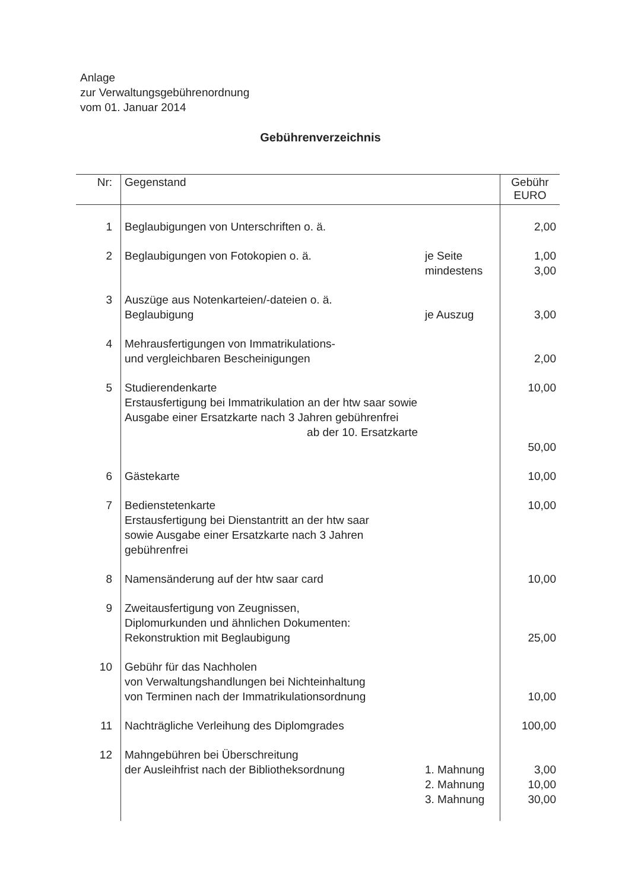Anlage
zur Verwaltungsgebührenordnung
vom 01. Januar 2014
Gebührenverzeichnis
| Nr: | Gegenstand | | Gebühr EURO |
| --- | --- | --- | --- |
| 1 | Beglaubigungen von Unterschriften o. ä. | | 2,00 |
| 2 | Beglaubigungen von Fotokopien o. ä. | je Seite mindestens | 1,00 3,00 |
| 3 | Auszüge aus Notenkarteien/-dateien o. ä. Beglaubigung | je Auszug | 3,00 |
| 4 | Mehrausfertigungen von Immatrikulations- und vergleichbaren Bescheinigungen | | 2,00 |
| 5 | Studierendenkarte Erstausfertigung bei Immatrikulation an der htw saar sowie Ausgabe einer Ersatzkarte nach 3 Jahren gebührenfrei ab der 10. Ersatzkarte | | 10,00 50,00 |
| 6 | Gästekarte | | 10,00 |
| 7 | Bedienstetenkarte Erstausfertigung bei Dienstantritt an der htw saar sowie Ausgabe einer Ersatzkarte nach 3 Jahren gebührenfrei | | 10,00 |
| 8 | Namensänderung auf der htw saar card | | 10,00 |
| 9 | Zweitausfertigung von Zeugnissen, Diplomurkunden und ähnlichen Dokumenten: Rekonstruktion mit Beglaubigung | | 25,00 |
| 10 | Gebühr für das Nachholen von Verwaltungshandlungen bei Nichteinhaltung von Terminen nach der Immatrikulationsordnung | | 10,00 |
| 11 | Nachträgliche Verleihung des Diplomgrades | | 100,00 |
| 12 | Mahngebühren bei Überschreitung der Ausleihfrist nach der Bibliotheksordnung | 1. Mahnung 2. Mahnung 3. Mahnung | 3,00 10,00 30,00 |